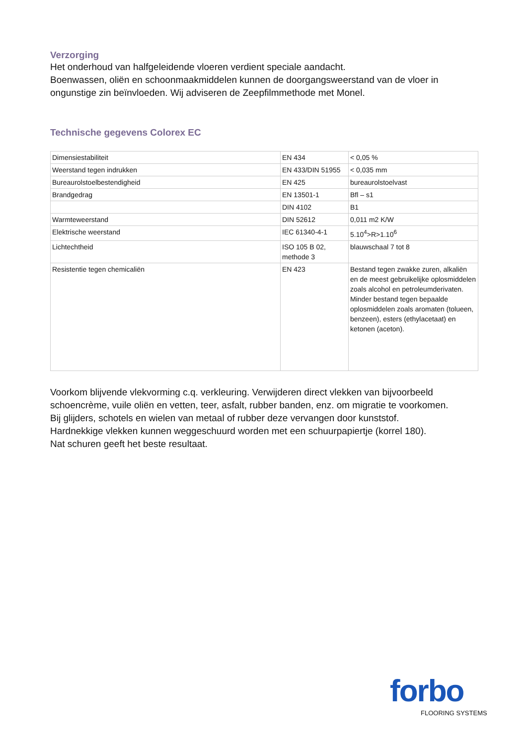Verzorging
Het onderhoud van halfgeleidende vloeren verdient speciale aandacht.
Boenwassen, oliën en schoonmaakmiddelen kunnen de doorgangsweerstand van de vloer in ongunstige zin beïnvloeden. Wij adviseren de Zeepfilmmethode met Monel.
Technische gegevens Colorex EC
| Dimensiestabiliteit | EN 434 | < 0,05 % |
| Weerstand tegen indrukken | EN 433/DIN 51955 | < 0,035 mm |
| Bureaurolstoelbestendigheid | EN 425 | bureaurolstoelvast |
| Brandgedrag | EN 13501-1 | Bfl – s1 |
| | DIN 4102 | B1 |
| Warmteweerstand | DIN 52612 | 0,011 m2 K/W |
| Elektrische weerstand | IEC 61340-4-1 | 5.10<sup>4</sup>>R>1.10<sup>6</sup> |
| Lichtechtheid | ISO 105 B 02, methode 3 | blauwschaal 7 tot 8 |
| Resistentie tegen chemicaliën | EN 423 | Bestand tegen zwakke zuren, alkaliën en de meest gebruikelijke oplosmiddelen zoals alcohol en petroleumderivaten. Minder bestand tegen bepaalde oplosmiddelen zoals aromaten (tolueen, benzeen), esters (ethylacetaat) en ketonen (aceton). |
Voorkom blijvende vlekvorming c.q. verkleuring. Verwijderen direct vlekken van bijvoorbeeld schoencrème, vuile oliën en vetten, teer, asfalt, rubber banden, enz. om migratie te voorkomen.
Bij glijders, schotels en wielen van metaal of rubber deze vervangen door kunststof.
Hardnekkige vlekken kunnen weggeschuurd worden met een schuurpapiertje (korrel 180).
Nat schuren geeft het beste resultaat.
forbo
FLOORING SYSTEMS